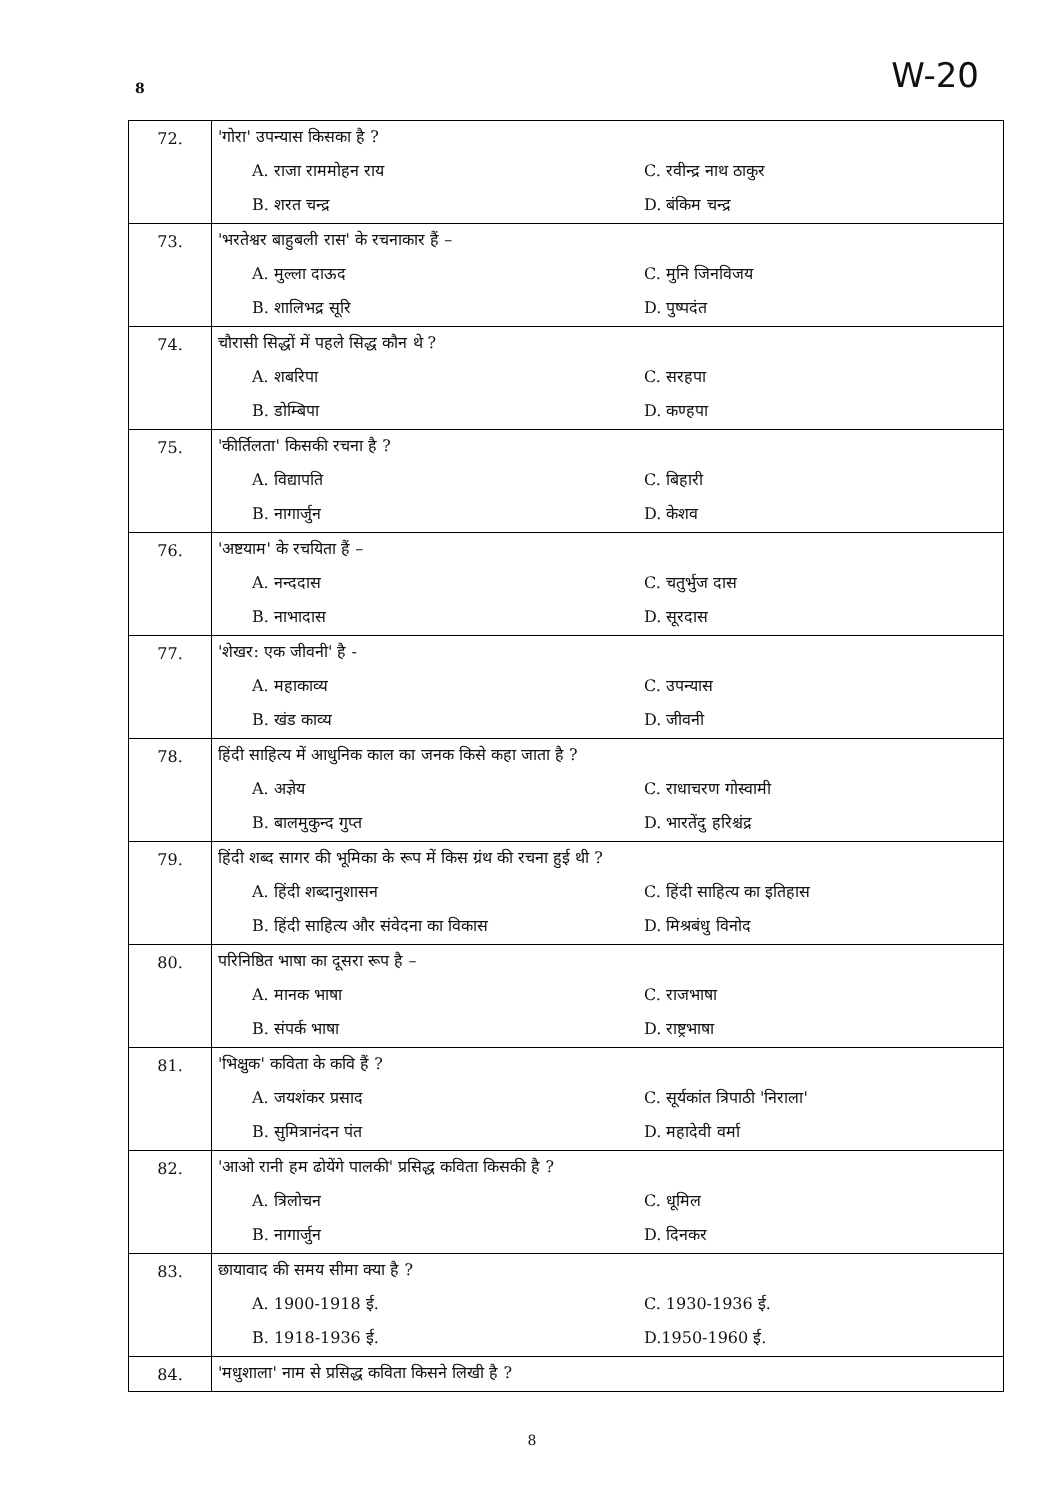8 W-20
| 72. | 'गोरा' उपन्यास किसका है ? | |
| | A. राजा राममोहन राय | C. रवीन्द्र नाथ ठाकुर |
| | B. शरत चन्द्र | D. बंकिम चन्द्र |
| 73. | 'भरतेश्वर बाहुबली रास' के रचनाकार हैं – | |
| | A. मुल्ला दाऊद | C. मुनि जिनविजय |
| | B. शालिभद्र सूरि | D. पुष्पदंत |
| 74. | चौरासी सिद्धों में पहले सिद्ध कौन थे ? | |
| | A. शबरिपा | C. सरहपा |
| | B. डोम्बिपा | D. कण्हपा |
| 75. | 'कीर्तिलता' किसकी रचना है ? | |
| | A. विद्यापति | C. बिहारी |
| | B. नागार्जुन | D. केशव |
| 76. | 'अष्टयाम' के रचयिता हैं – | |
| | A. नन्ददास | C. चतुर्भुज दास |
| | B. नाभादास | D. सूरदास |
| 77. | 'शेखर: एक जीवनी' है - | |
| | A. महाकाव्य | C. उपन्यास |
| | B. खंड काव्य | D. जीवनी |
| 78. | हिंदी साहित्य में आधुनिक काल का जनक किसे कहा जाता है ? | |
| | A. अज्ञेय | C. राधाचरण गोस्वामी |
| | B. बालमुकुन्द गुप्त | D. भारतेंदु हरिश्चंद्र |
| 79. | हिंदी शब्द सागर की भूमिका के रूप में किस ग्रंथ की रचना हुई थी ? | |
| | A. हिंदी शब्दानुशासन | C. हिंदी साहित्य का इतिहास |
| | B. हिंदी साहित्य और संवेदना का विकास | D. मिश्रबंधु विनोद |
| 80. | परिनिष्ठित भाषा का दूसरा रूप है – | |
| | A. मानक भाषा | C. राजभाषा |
| | B. संपर्क भाषा | D. राष्ट्रभाषा |
| 81. | 'भिक्षुक' कविता के कवि हैं ? | |
| | A. जयशंकर प्रसाद | C. सूर्यकांत त्रिपाठी 'निराला' |
| | B. सुमित्रानंदन पंत | D. महादेवी वर्मा |
| 82. | 'आओ रानी हम ढोयेंगे पालकी' प्रसिद्ध कविता किसकी है ? | |
| | A. त्रिलोचन | C. धूमिल |
| | B. नागार्जुन | D. दिनकर |
| 83. | छायावाद की समय सीमा क्या है ? | |
| | A. 1900-1918 ई. | C. 1930-1936 ई. |
| | B. 1918-1936 ई. | D.1950-1960 ई. |
| 84. | 'मधुशाला' नाम से प्रसिद्ध कविता किसने लिखी है ? | |
8